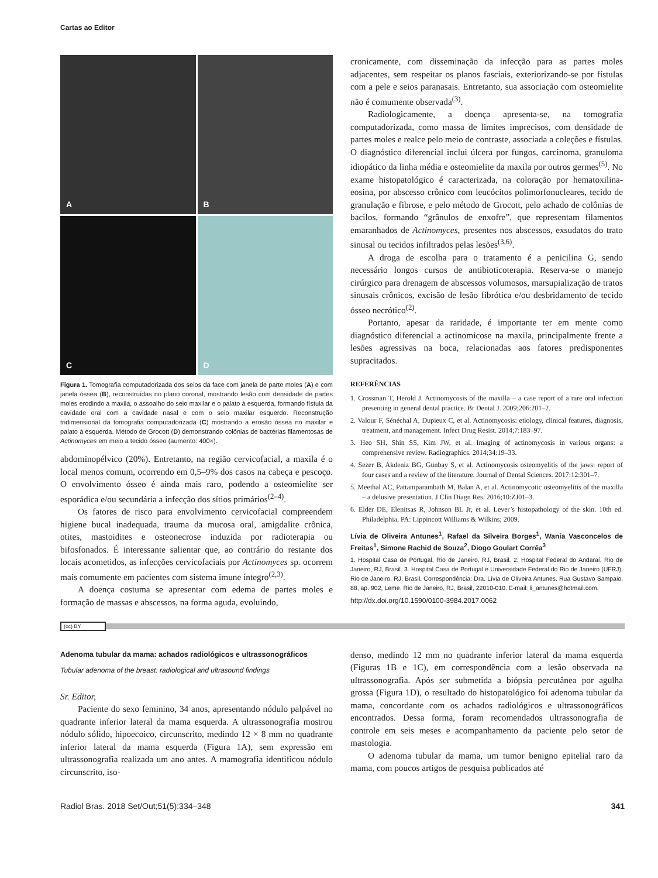Cartas ao Editor
A
B
C
D
Figura 1. Tomografia computadorizada dos seios da face com janela de parte moles (A) e com janela óssea (B), reconstruídas no plano coronal, mostrando lesão com densidade de partes moles erodindo a maxila, o assoalho do seio maxilar e o palato à esquerda, formando fístula da cavidade oral com a cavidade nasal e com o seio maxilar esquerdo. Reconstrução tridimensional da tomografia computadorizada (C) mostrando a erosão óssea no maxilar e palato à esquerda. Método de Grocott (D) demonstrando colônias de bactérias filamentosas de Actinomyces em meio a tecido ósseo (aumento: 400×).
abdominopélvico (20%). Entretanto, na região cervicofacial, a maxila é o local menos comum, ocorrendo em 0,5–9% dos casos na cabeça e pescoço. O envolvimento ósseo é ainda mais raro, podendo a osteomielite ser esporádica e/ou secundária a infecção dos sítios primários<sup>(2–4)</sup>.
Os fatores de risco para envolvimento cervicofacial compreendem higiene bucal inadequada, trauma da mucosa oral, amigdalite crônica, otites, mastoidites e osteonecrose induzida por radioterapia ou bifosfonados. É interessante salientar que, ao contrário do restante dos locais acometidos, as infecções cervicofaciais por Actinomyces sp. ocorrem mais comumente em pacientes com sistema imune íntegro<sup>(2,3)</sup>.
A doença costuma se apresentar com edema de partes moles e formação de massas e abscessos, na forma aguda, evoluindo,
cronicamente, com disseminação da infecção para as partes moles adjacentes, sem respeitar os planos fasciais, exteriorizando-se por fístulas com a pele e seios paranasais. Entretanto, sua associação com osteomielite não é comumente observada<sup>(3)</sup>.
Radiologicamente, a doença apresenta-se, na tomografia computadorizada, como massa de limites imprecisos, com densidade de partes moles e realce pelo meio de contraste, associada a coleções e fístulas. O diagnóstico diferencial inclui úlcera por fungos, carcinoma, granuloma idiopático da linha média e osteomielite da maxila por outros germes<sup>(5)</sup>. No exame histopatológico é caracterizada, na coloração por hematoxilina-eosina, por abscesso crônico com leucócitos polimorfonucleares, tecido de granulação e fibrose, e pelo método de Grocott, pelo achado de colônias de bacilos, formando “grânulos de enxofre”, que representam filamentos emaranhados de Actinomyces, presentes nos abscessos, exsudatos do trato sinusal ou tecidos infiltrados pelas lesões<sup>(3,6)</sup>.
A droga de escolha para o tratamento é a penicilina G, sendo necessário longos cursos de antibioticoterapia. Reserva-se o manejo cirúrgico para drenagem de abscessos volumosos, marsupialização de tratos sinusais crônicos, excisão de lesão fibrótica e/ou desbridamento de tecido ósseo necrótico<sup>(2)</sup>.
Portanto, apesar da raridade, é importante ter em mente como diagnóstico diferencial a actinomicose na maxila, principalmente frente a lesões agressivas na boca, relacionadas aos fatores predisponentes supracitados.
REFERÊNCIAS
1. Crossman T, Herold J. Actinomycosis of the maxilla – a case report of a rare oral infection presenting in general dental practice. Br Dental J. 2009;206:201–2.
2. Valour F, Sénéchal A, Dupieux C, et al. Actinomycosis: etiology, clinical features, diagnosis, treatment, and management. Infect Drug Resist. 2014;7:183–97.
3. Heo SH, Shin SS, Kim JW, et al. Imaging of actinomycosis in various organs: a comprehensive review. Radiographics. 2014;34:19–33.
4. Sezer B, Akdeniz BG, Günbay S, et al. Actinomycosis osteomyelitis of the jaws: report of four cases and a review of the literature. Journal of Dental Sciences. 2017;12:301–7.
5. Meethal AC, Pattamparambath M, Balan A, et al. Actinomycotic osteomyelitis of the maxilla – a delusive presentation. J Clin Diagn Res. 2016;10:ZJ01–3.
6. Elder DE, Elenitsas R, Johnson BL Jr, et al. Lever’s histopathology of the skin. 10th ed. Philadelphia, PA: Lippincott Williams & Wilkins; 2009.
Lívia de Oliveira Antunes<sup>1</sup>, Rafael da Silveira Borges<sup>1</sup>, Wania Vasconcelos de Freitas<sup>1</sup>, Simone Rachid de Souza<sup>2</sup>, Diogo Goulart Corrêa<sup>3</sup>
1. Hospital Casa de Portugal, Rio de Janeiro, RJ, Brasil. 2. Hospital Federal do Andaraí, Rio de Janeiro, RJ, Brasil. 3. Hospital Casa de Portugal e Universidade Federal do Rio de Janeiro (UFRJ), Rio de Janeiro, RJ, Brasil. Correspondência: Dra. Lívia de Oliveira Antunes. Rua Gustavo Sampaio, 88, ap. 902, Leme. Rio de Janeiro, RJ, Brasil, 22010-010. E-mail: li_antunes@hotmail.com.
http://dx.doi.org/10.1590/0100-3984.2017.0062
(cc) BY
Adenoma tubular da mama: achados radiológicos e ultrassonográficos
Tubular adenoma of the breast: radiological and ultrasound findings
Sr. Editor,
Paciente do sexo feminino, 34 anos, apresentando nódulo palpável no quadrante inferior lateral da mama esquerda. A ultrassonografia mostrou nódulo sólido, hipoecoico, circunscrito, medindo 12 × 8 mm no quadrante inferior lateral da mama esquerda (Figura 1A), sem expressão em ultrassonografia realizada um ano antes. A mamografia identificou nódulo circunscrito, iso-
denso, medindo 12 mm no quadrante inferior lateral da mama esquerda (Figuras 1B e 1C), em correspondência com a lesão observada na ultrassonografia. Após ser submetida a biópsia percutânea por agulha grossa (Figura 1D), o resultado do histopatológico foi adenoma tubular da mama, concordante com os achados radiológicos e ultrassonográficos encontrados. Dessa forma, foram recomendados ultrassonografia de controle em seis meses e acompanhamento da paciente pelo setor de mastologia.
O adenoma tubular da mama, um tumor benigno epitelial raro da mama, com poucos artigos de pesquisa publicados até
Radiol Bras. 2018 Set/Out;51(5):334–348 341